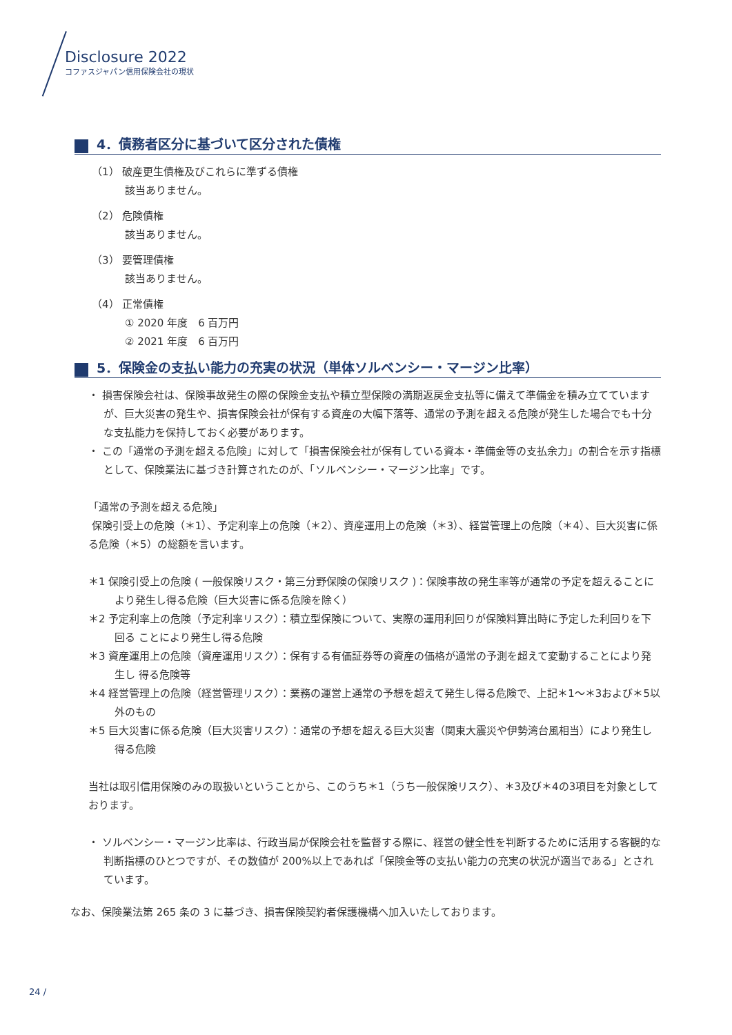Disclosure 2022
コファスジャパン信用保険会社の現状
4．債務者区分に基づいて区分された債権
（1） 破産更生債権及びこれらに準ずる債権
該当ありません。
（2） 危険債権
該当ありません。
（3） 要管理債権
該当ありません。
（4） 正常債権
① 2020 年度　6 百万円
② 2021 年度　6 百万円
5．保険金の支払い能力の充実の状況（単体ソルベンシー・マージン比率）
・ 損害保険会社は、保険事故発生の際の保険金支払や積立型保険の満期返戻金支払等に備えて準備金を積み立てていますが、巨大災害の発生や、損害保険会社が保有する資産の大幅下落等、通常の予測を超える危険が発生した場合でも十分な支払能力を保持しておく必要があります。
・ この「通常の予測を超える危険」に対して「損害保険会社が保有している資本・準備金等の支払余力」の割合を示す指標として、保険業法に基づき計算されたのが、「ソルベンシー・マージン比率」です。
「通常の予測を超える危険」
保険引受上の危険（＊1）、予定利率上の危険（＊2）、資産運用上の危険（＊3）、経営管理上の危険（＊4）、巨大災害に係る危険（＊5）の総額を言います。
＊1 保険引受上の危険 ( 一般保険リスク・第三分野保険の保険リスク )：保険事故の発生率等が通常の予定を超えることにより発生し得る危険（巨大災害に係る危険を除く）
＊2 予定利率上の危険（予定利率リスク）：積立型保険について、実際の運用利回りが保険料算出時に予定した利回りを下回る ことにより発生し得る危険
＊3 資産運用上の危険（資産運用リスク）：保有する有価証券等の資産の価格が通常の予測を超えて変動することにより発生し 得る危険等
＊4 経営管理上の危険（経営管理リスク）：業務の運営上通常の予想を超えて発生し得る危険で、上記＊1～＊3および＊5以外のもの
＊5 巨大災害に係る危険（巨大災害リスク）：通常の予想を超える巨大災害（関東大震災や伊勢湾台風相当）により発生し得る危険
当社は取引信用保険のみの取扱いということから、このうち＊1（うち一般保険リスク）、＊3及び＊4の3項目を対象としております。
・ ソルベンシー・マージン比率は、行政当局が保険会社を監督する際に、経営の健全性を判断するために活用する客観的な判断指標のひとつですが、その数値が 200%以上であれば「保険金等の支払い能力の充実の状況が適当である」とされています。
なお、保険業法第 265 条の 3 に基づき、損害保険契約者保護機構へ加入いたしております。
24 /